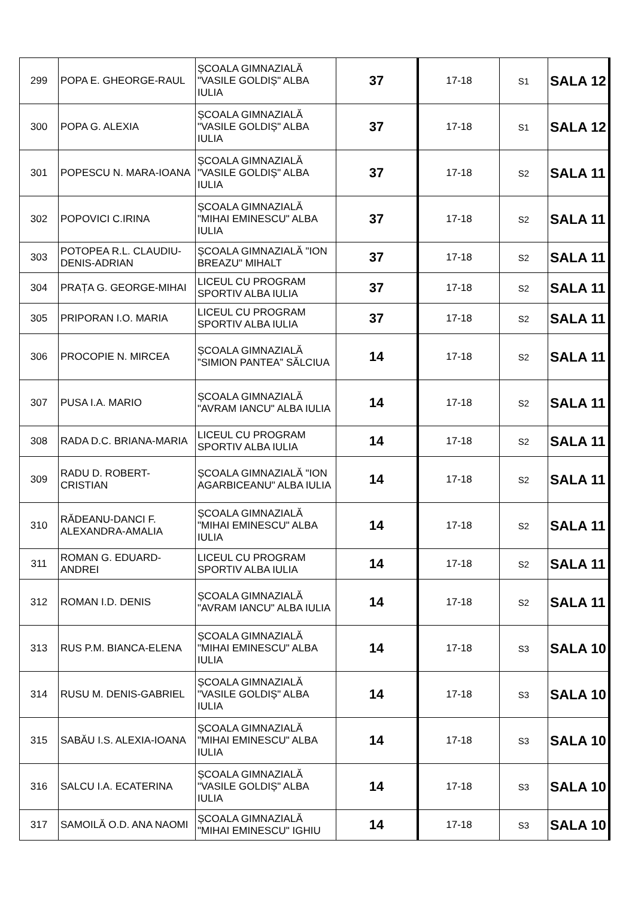| 299 | POPA E. GHEORGE-RAUL | ȘCOALA GIMNAZIALĂ "VASILE GOLDIȘ" ALBA IULIA | 37 | 17-18 | S1 | SALA 12 |
| 300 | POPA G. ALEXIA | ȘCOALA GIMNAZIALĂ "VASILE GOLDIȘ" ALBA IULIA | 37 | 17-18 | S1 | SALA 12 |
| 301 | POPESCU N. MARA-IOANA | ȘCOALA GIMNAZIALĂ "VASILE GOLDIȘ" ALBA IULIA | 37 | 17-18 | S2 | SALA 11 |
| 302 | POPOVICI C.IRINA | ȘCOALA GIMNAZIALĂ "MIHAI EMINESCU" ALBA IULIA | 37 | 17-18 | S2 | SALA 11 |
| 303 | POTOPEA R.L. CLAUDIU-DENIS-ADRIAN | ȘCOALA GIMNAZIALĂ "ION BREAZU" MIHALT | 37 | 17-18 | S2 | SALA 11 |
| 304 | PRAȚA G. GEORGE-MIHAI | LICEUL CU PROGRAM SPORTIV ALBA IULIA | 37 | 17-18 | S2 | SALA 11 |
| 305 | PRIPORAN I.O. MARIA | LICEUL CU PROGRAM SPORTIV ALBA IULIA | 37 | 17-18 | S2 | SALA 11 |
| 306 | PROCOPIE N. MIRCEA | ȘCOALA GIMNAZIALĂ ”SIMION PANTEA” SĂLCIUA | 14 | 17-18 | S2 | SALA 11 |
| 307 | PUSA I.A. MARIO | ȘCOALA GIMNAZIALĂ "AVRAM IANCU" ALBA IULIA | 14 | 17-18 | S2 | SALA 11 |
| 308 | RADA D.C. BRIANA-MARIA | LICEUL CU PROGRAM SPORTIV ALBA IULIA | 14 | 17-18 | S2 | SALA 11 |
| 309 | RADU D. ROBERT-CRISTIAN | ȘCOALA GIMNAZIALĂ "ION AGARBICEANU" ALBA IULIA | 14 | 17-18 | S2 | SALA 11 |
| 310 | RĂDEANU-DANCI F. ALEXANDRA-AMALIA | ȘCOALA GIMNAZIALĂ "MIHAI EMINESCU" ALBA IULIA | 14 | 17-18 | S2 | SALA 11 |
| 311 | ROMAN G. EDUARD-ANDREI | LICEUL CU PROGRAM SPORTIV ALBA IULIA | 14 | 17-18 | S2 | SALA 11 |
| 312 | ROMAN I.D. DENIS | ȘCOALA GIMNAZIALĂ "AVRAM IANCU" ALBA IULIA | 14 | 17-18 | S2 | SALA 11 |
| 313 | RUS P.M. BIANCA-ELENA | ȘCOALA GIMNAZIALĂ "MIHAI EMINESCU" ALBA IULIA | 14 | 17-18 | S3 | SALA 10 |
| 314 | RUSU M. DENIS-GABRIEL | ȘCOALA GIMNAZIALĂ "VASILE GOLDIȘ" ALBA IULIA | 14 | 17-18 | S3 | SALA 10 |
| 315 | SABĂU I.S. ALEXIA-IOANA | ȘCOALA GIMNAZIALĂ "MIHAI EMINESCU" ALBA IULIA | 14 | 17-18 | S3 | SALA 10 |
| 316 | SALCU I.A. ECATERINA | ȘCOALA GIMNAZIALĂ "VASILE GOLDIȘ" ALBA IULIA | 14 | 17-18 | S3 | SALA 10 |
| 317 | SAMOILĂ O.D. ANA NAOMI | ȘCOALA GIMNAZIALĂ "MIHAI EMINESCU" IGHIU | 14 | 17-18 | S3 | SALA 10 |